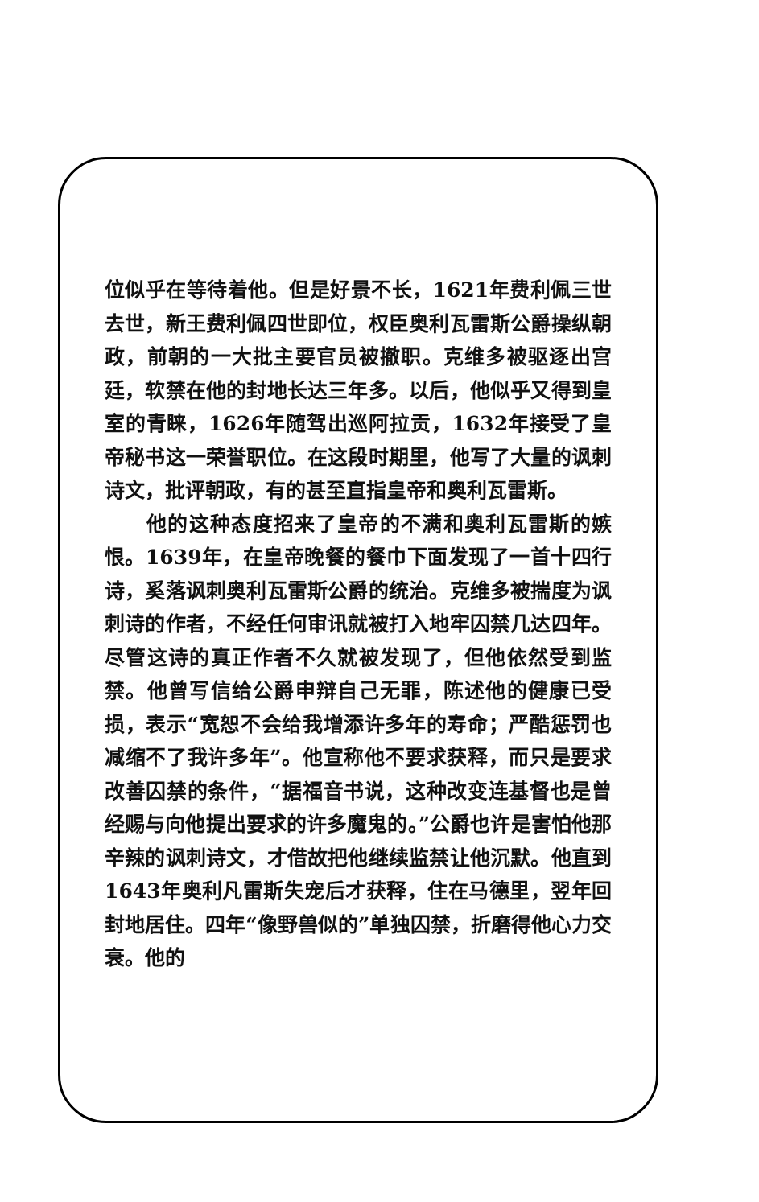位似乎在等待着他。但是好景不长，1621年费利佩三世去世，新王费利佩四世即位，权臣奥利瓦雷斯公爵操纵朝政，前朝的一大批主要官员被撤职。克维多被驱逐出宫廷，软禁在他的封地长达三年多。以后，他似乎又得到皇室的青睐，1626年随驾出巡阿拉贡，1632年接受了皇帝秘书这一荣誉职位。在这段时期里，他写了大量的讽刺诗文，批评朝政，有的甚至直指皇帝和奥利瓦雷斯。
他的这种态度招来了皇帝的不满和奥利瓦雷斯的嫉恨。1639年，在皇帝晚餐的餐巾下面发现了一首十四行诗，奚落讽刺奥利瓦雷斯公爵的统治。克维多被揣度为讽刺诗的作者，不经任何审讯就被打入地牢囚禁几达四年。尽管这诗的真正作者不久就被发现了，但他依然受到监禁。他曾写信给公爵申辩自己无罪，陈述他的健康已受损，表示“宽恕不会给我增添许多年的寿命；严酷惩罚也减缩不了我许多年”。他宣称他不要求获释，而只是要求改善囚禁的条件，“据福音书说，这种改变连基督也是曾经赐与向他提出要求的许多魔鬼的。”公爵也许是害怕他那辛辣的讽刺诗文，才借故把他继续监禁让他沉默。他直到1643年奥利凡雷斯失宠后才获释，住在马德里，翌年回封地居住。四年“像野兽似的”单独囚禁，折磨得他心力交衰。他的